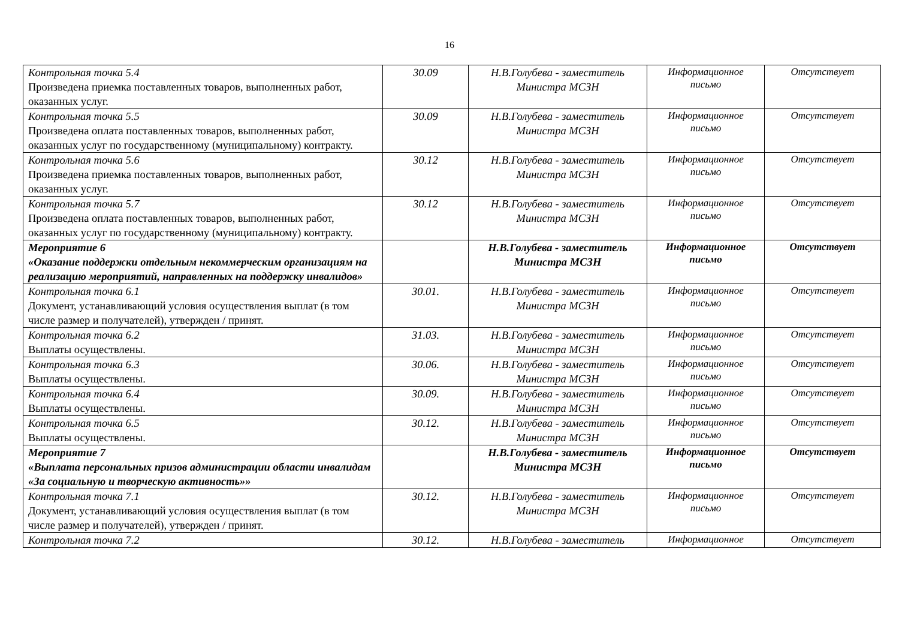16
| Контрольная точка 5.4 Произведена приемка поставленных товаров, выполненных работ, оказанных услуг. | 30.09 | Н.В.Голубева - заместитель Министра МСЗН | Информационное письмо | Отсутствует |
| Контрольная точка 5.5 Произведена оплата поставленных товаров, выполненных работ, оказанных услуг по государственному (муниципальному) контракту. | 30.09 | Н.В.Голубева - заместитель Министра МСЗН | Информационное письмо | Отсутствует |
| Контрольная точка 5.6 Произведена приемка поставленных товаров, выполненных работ, оказанных услуг. | 30.12 | Н.В.Голубева - заместитель Министра МСЗН | Информационное письмо | Отсутствует |
| Контрольная точка 5.7 Произведена оплата поставленных товаров, выполненных работ, оказанных услуг по государственному (муниципальному) контракту. | 30.12 | Н.В.Голубева - заместитель Министра МСЗН | Информационное письмо | Отсутствует |
| Мероприятие 6 «Оказание поддержки отдельным некоммерческим организациям на реализацию мероприятий, направленных на поддержку инвалидов» | | Н.В.Голубева - заместитель Министра МСЗН | Информационное письмо | Отсутствует |
| Контрольная точка 6.1 Документ, устанавливающий условия осуществления выплат (в том числе размер и получателей), утвержден / принят. | 30.01. | Н.В.Голубева - заместитель Министра МСЗН | Информационное письмо | Отсутствует |
| Контрольная точка 6.2 Выплаты осуществлены. | 31.03. | Н.В.Голубева - заместитель Министра МСЗН | Информационное письмо | Отсутствует |
| Контрольная точка 6.3 Выплаты осуществлены. | 30.06. | Н.В.Голубева - заместитель Министра МСЗН | Информационное письмо | Отсутствует |
| Контрольная точка 6.4 Выплаты осуществлены. | 30.09. | Н.В.Голубева - заместитель Министра МСЗН | Информационное письмо | Отсутствует |
| Контрольная точка 6.5 Выплаты осуществлены. | 30.12. | Н.В.Голубева - заместитель Министра МСЗН | Информационное письмо | Отсутствует |
| Мероприятие 7 «Выплата персональных призов администрации области инвалидам «За социальную и творческую активность»» | | Н.В.Голубева - заместитель Министра МСЗН | Информационное письмо | Отсутствует |
| Контрольная точка 7.1 Документ, устанавливающий условия осуществления выплат (в том числе размер и получателей), утвержден / принят. | 30.12. | Н.В.Голубева - заместитель Министра МСЗН | Информационное письмо | Отсутствует |
| Контрольная точка 7.2 | 30.12. | Н.В.Голубева - заместитель | Информационное | Отсутствует |